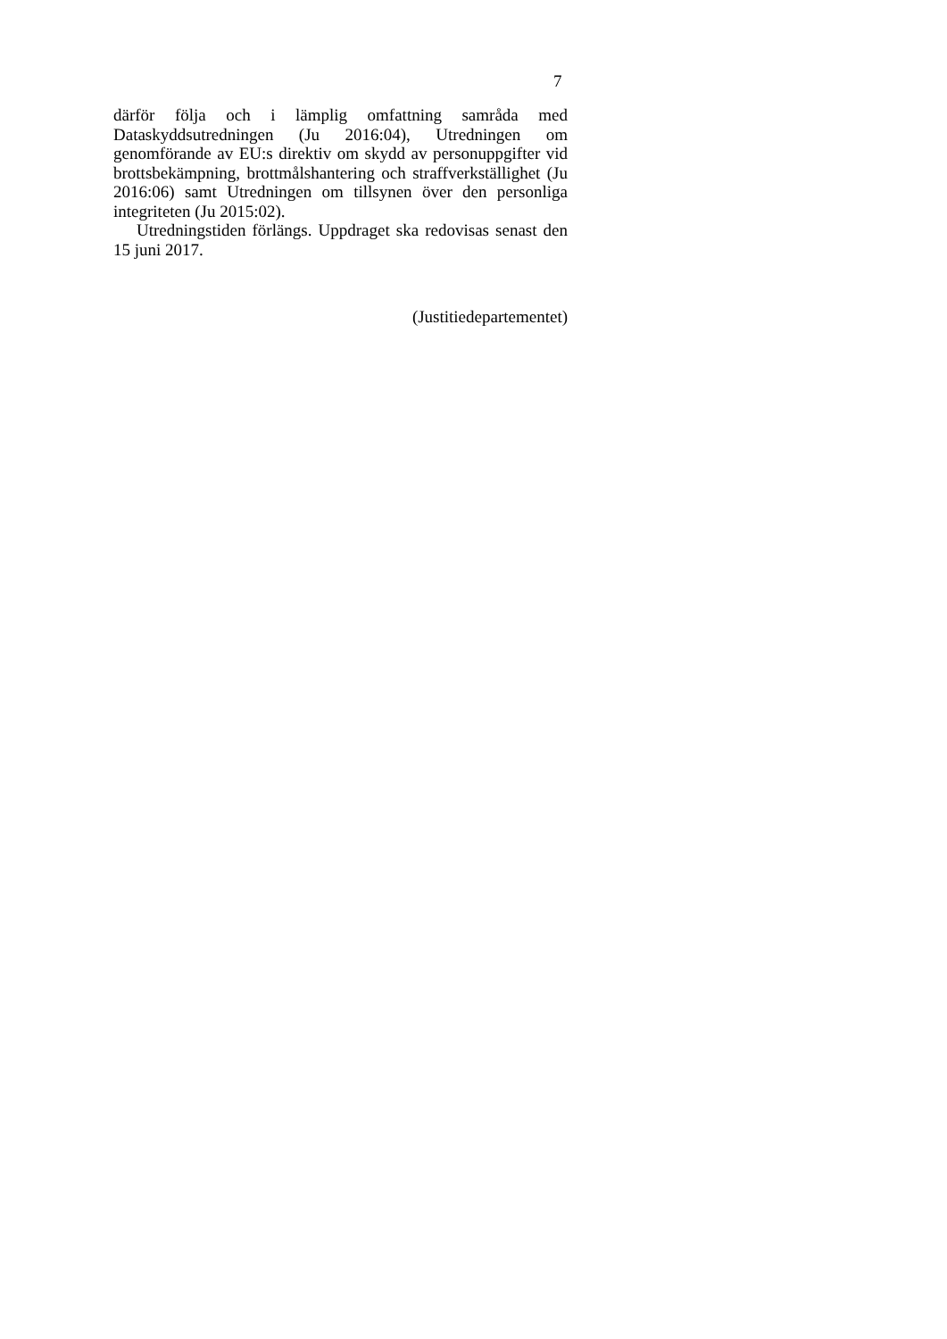7
därför följa och i lämplig omfattning samråda med Dataskyddsutredningen (Ju 2016:04), Utredningen om genomförande av EU:s direktiv om skydd av personuppgifter vid brottsbekämpning, brottmålshantering och straffverk­ställighet (Ju 2016:06) samt Utredningen om tillsynen över den personliga integriteten (Ju 2015:02).
Utredningstiden förlängs. Uppdraget ska redovisas senast den 15 juni 2017.
(Justitiedepartementet)